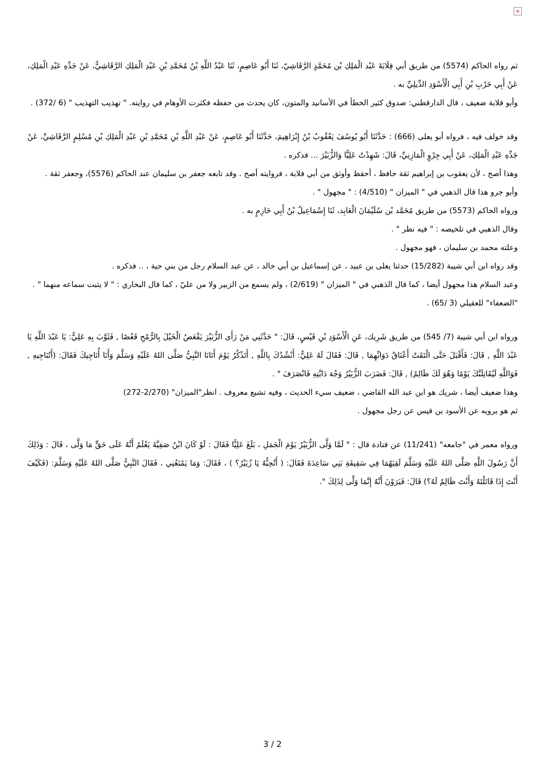×
ثم رواه الحاكم (5574) من طريق أبي قِلَابَةَ عَبْد الْمَلِكِ بْن مُحَمَّدٍ الرَّقَاشِيّ، ثَنَا أَبُو عَاصِمٍ، ثَنَا عَبْدُ اللَّهِ بْنُ مُحَمَّدِ بْنِ عَبْدِ الْمَلِكِ الرَّقَاشِيُّ، عَنْ جَدِّهِ عَبْدِ الْمَلِكِ، عَنْ أَبِي حَرْبِ بْنِ أَبِي الْأَسْوَدِ الدِّيلِيِّ به .
وأبو قلابة ضعيف ، قال الدارقطني: صدوق كثير الخطأ في الأسانيد والمتون، كان يحدث من حفظه فكثرت الأوهام في روايته. " تهذيب التهذيب " (6 /372) .
وقد خولف فيه ، فرواه أبو يعلى (666) : حَدَّثَنَا أَبُو يُوسُفَ يَعْقُوبُ بْنُ إِبْرَاهِيمَ، حَدَّثَنَا أَبُو عَاصِمٍ، عَنْ عَبْدِ اللَّهِ بْنِ مُحَمَّدِ بْنِ عَبْدِ الْمَلِكِ بْنِ مُسْلِمٍ الرَّقَاشِيِّ، عَنْ جَدِّهِ عَبْدِ الْمَلِكِ، عَنْ أَبِي جِرْوٍ الْمَازِنِيِّ، قَالَ: شَهِدْتُ عَلِيًّا وَالزُّبَيْرَ ... فذكره .
وهذا أصح ، لأن يعقوب بن إبراهيم ثقة حافظ ، أحفظ وأوثق من أبي قلابة ، فروايته أصح . وقد تابعه جعفر بن سليمان عند الحاكم (5576)، وجعفر ثقة .
وأبو جرو هذا قال الذهبي في " الميزان " (4/510) : " مجهول " .
ورواه الحاكم (5573) من طريق مُحَمَّد بْن سُلَيْمَانَ الْعَابِد، ثَنَا إِسْمَاعِيلُ بْنُ أَبِي حَازِمٍ به .
وقال الذهبي في تلخيصه : " فيه نظر " .
وعلته محمد بن سليمان ، فهو مجهول .
وقد رواه ابن أبي شيبة (15/282) حدثنا يعلى بن عبيد ، عن إسماعيل بن أبي خالد ، عن عبد السلام رجل من بني حية ، .. فذكره .
وعبد السلام هذا مجهول أيضا ، كما قال الذهبي في " الميزان " (2/619) ، ولم يسمع من الزبير ولا من عليّ ، كما قال البخاري : " لا يثبت سماعه منهما " .
"الضعفاء" للعقيلي (3 /65) .
ورواه ابن أبي شيبة (7/ 545) من طريق شَرِيك، عَنِ الْأَسْوَدِ بْنِ قَيْسٍ، قَالَ: " حَدَّثَنِي مَنْ رَأَى الزُّبَيْرَ يَقْعَصُ الْخَيْلَ بِالرُّمْحِ قَعْصًا , فَثَوَّبَ بِهِ عَلِيٌّ: يَا عَبْدَ اللَّهِ يَا عَبْدَ اللَّهِ , قَالَ: فَأَقْبَلَ حَتَّى الْتَقَتْ أَعْنَاقُ دَوَابِّهِمَا , قَالَ: فَقَالَ لَهُ عَلِيٌّ: أَنْشُدُكَ بِاللَّهِ , أَتَذْكُرُ يَوْمَ أَتَانَا النَّبِيُّ صَلَّى اللهُ عَلَيْهِ وَسَلَّمَ وَأَنَا أُنَاجِيكَ فَقَالَ: (أَتُنَاجِيهِ , فَوَاللَّهِ لَيُقَاتِلَنَّكَ يَوْمًا وَهُوَ لَكَ ظَالِمٌ) , قَالَ: فَضَرَبَ الزُّبَيْرُ وَجْهَ دَابَّتِهِ فَانْصَرَفَ " .
وهذا ضعيف أيضا ، شريك هو ابن عبد الله القاضي ، ضعيف سيء الحديث ، وفيه تشيع معروف . انظر"الميزان" (2/270-272)
ثم هو يرويه عن الأسود بن قيس عن رجل مجهول .
ورواه معمر في "جامعه" (11/241) عن قتادة قال : " لَمَّا وَلَّى الزُّبَيْرُ يَوْمَ الْجَمَلِ ، بَلَغَ عَلِيًّا فَقَالَ : لَوْ كَانَ ابْنُ صَفِيَّةَ يَعْلَمُ أَنَّهُ عَلَى حَقٍّ مَا وَلَّى ، قَالَ : وَذَلِكَ أَنَّ رَسُولَ اللَّهِ صَلَّى اللهُ عَلَيْهِ وَسَلَّمَ لَقِيَهُمَا فِي سَقِيفَةِ بَنِي سَاعِدَةَ فَقَالَ: ( أَتُحِبُّهُ يَا زُبَيْرُ؟ ) ، فَقَالَ: وَمَا يَمْنَعُنِي ، فَقَالَ النَّبِيُّ صَلَّى اللهُ عَلَيْهِ وَسَلَّمَ: (فَكَيْفَ أَنْتَ إِذَا قَاتَلْتَهُ وَأَنْتَ ظَالِمٌ لَهُ؟) قَالَ: فَيَرَوْنَ أَنَّهُ إِنَّمَا وَلَّى لِذَلِكَ ".
3 / 2